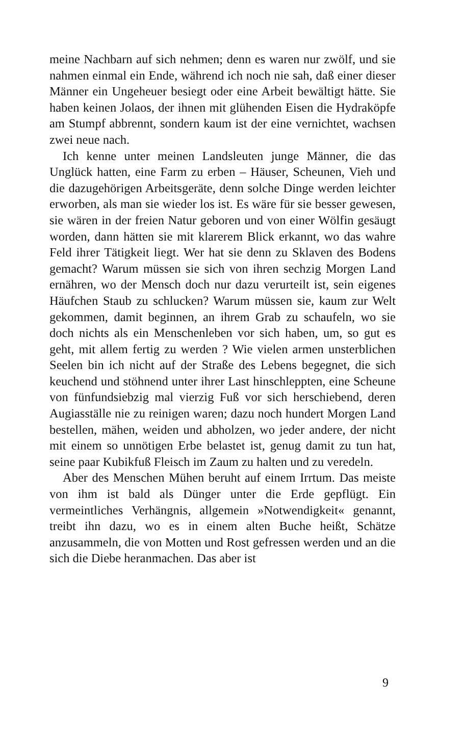meine Nachbarn auf sich nehmen; denn es waren nur zwölf, und sie nahmen einmal ein Ende, während ich noch nie sah, daß einer dieser Männer ein Ungeheuer besiegt oder eine Arbeit bewältigt hätte. Sie haben keinen Jolaos, der ihnen mit glühenden Eisen die Hydraköpfe am Stumpf abbrennt, sondern kaum ist der eine vernichtet, wachsen zwei neue nach.
Ich kenne unter meinen Landsleuten junge Männer, die das Unglück hatten, eine Farm zu erben – Häuser, Scheunen, Vieh und die dazugehörigen Arbeitsgeräte, denn solche Dinge werden leichter erworben, als man sie wieder los ist. Es wäre für sie besser gewesen, sie wären in der freien Natur geboren und von einer Wölfin gesäugt worden, dann hätten sie mit klarerem Blick erkannt, wo das wahre Feld ihrer Tätigkeit liegt. Wer hat sie denn zu Sklaven des Bodens gemacht? Warum müssen sie sich von ihren sechzig Morgen Land ernähren, wo der Mensch doch nur dazu verurteilt ist, sein eigenes Häufchen Staub zu schlucken? Warum müssen sie, kaum zur Welt gekommen, damit beginnen, an ihrem Grab zu schaufeln, wo sie doch nichts als ein Menschenleben vor sich haben, um, so gut es geht, mit allem fertig zu werden ? Wie vielen armen unsterblichen Seelen bin ich nicht auf der Straße des Lebens begegnet, die sich keuchend und stöhnend unter ihrer Last hinschleppten, eine Scheune von fünfundsiebzig mal vierzig Fuß vor sich herschiebend, deren Augiasställe nie zu reinigen waren; dazu noch hundert Morgen Land bestellen, mähen, weiden und abholzen, wo jeder andere, der nicht mit einem so unnötigen Erbe belastet ist, genug damit zu tun hat, seine paar Kubikfuß Fleisch im Zaum zu halten und zu veredeln.
Aber des Menschen Mühen beruht auf einem Irrtum. Das meiste von ihm ist bald als Dünger unter die Erde gepflügt. Ein vermeintliches Verhängnis, allgemein »Notwendigkeit« genannt, treibt ihn dazu, wo es in einem alten Buche heißt, Schätze anzusammeln, die von Motten und Rost gefressen werden und an die sich die Diebe heranmachen. Das aber ist
9